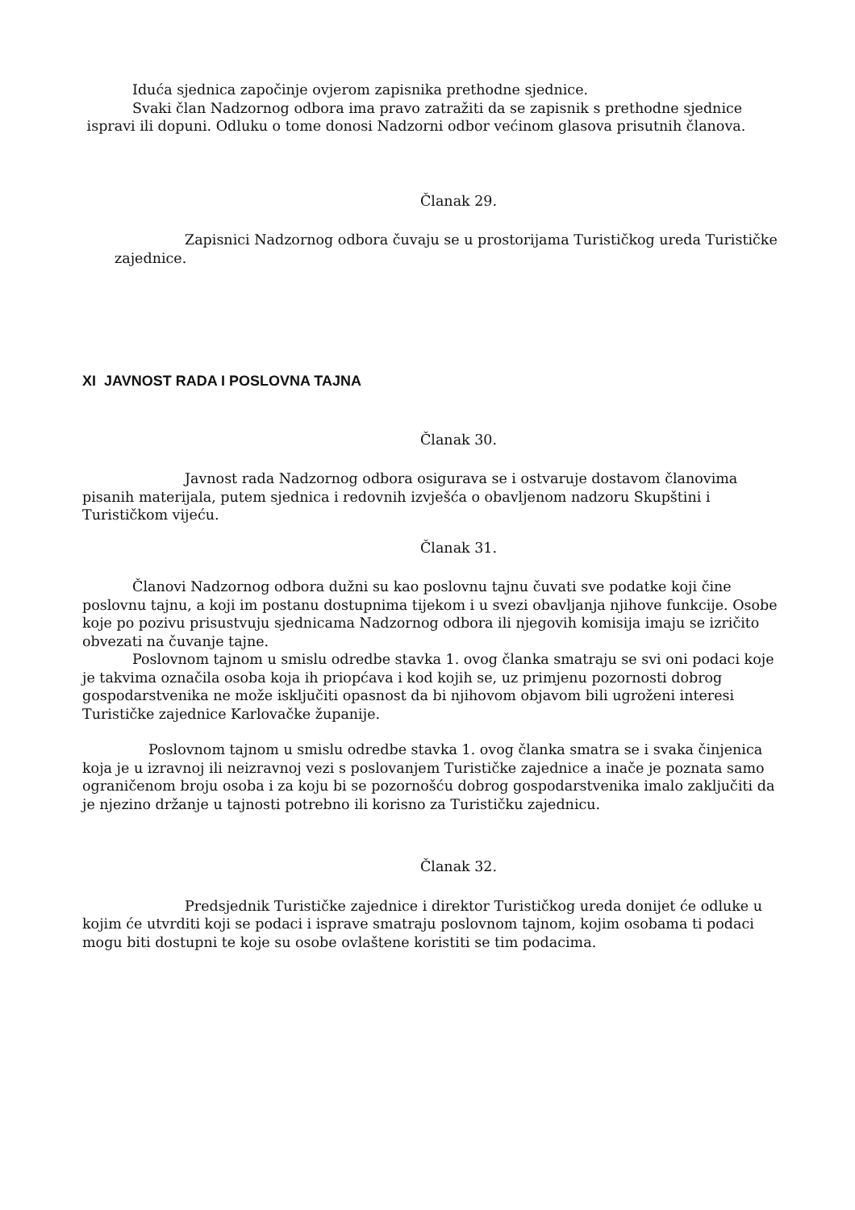Iduća sjednica započinje ovjerom zapisnika prethodne sjednice.
Svaki član Nadzornog odbora ima pravo zatražiti da se zapisnik s prethodne sjednice
ispravi ili dopuni. Odluku o tome donosi Nadzorni odbor većinom glasova prisutnih članova.
Članak 29.
Zapisnici Nadzornog odbora čuvaju se u prostorijama Turističkog ureda Turističke
zajednice.
XI JAVNOST RADA I POSLOVNA TAJNA
Članak 30.
Javnost rada Nadzornog odbora osigurava se i ostvaruje dostavom članovima pisanih materijala, putem sjednica i redovnih izvješća o obavljenom nadzoru Skupštini i Turističkom vijeću.
Članak 31.
Članovi Nadzornog odbora dužni su kao poslovnu tajnu čuvati sve podatke koji čine poslovnu tajnu, a koji im postanu dostupnima tijekom i u svezi obavljanja njihove funkcije. Osobe koje po pozivu prisustvuju sjednicama Nadzornog odbora ili njegovih komisija imaju se izričito obvezati na čuvanje tajne.
Poslovnom tajnom u smislu odredbe stavka 1. ovog članka smatraju se svi oni podaci koje je takvima označila osoba koja ih priopćava i kod kojih se, uz primjenu pozornosti dobrog gospodarstvenika ne može isključiti opasnost da bi njihovom objavom bili ugroženi interesi Turističke zajednice Karlovačke županije.
Poslovnom tajnom u smislu odredbe stavka 1. ovog članka smatra se i svaka činjenica koja je u izravnoj ili neizravnoj vezi s poslovanjem Turističke zajednice a inače je poznata samo ograničenom broju osoba i za koju bi se pozornošću dobrog gospodarstvenika imalo zaključiti da je njezino držanje u tajnosti potrebno ili korisno za Turističku zajednicu.
Članak 32.
Predsjednik Turističke zajednice i direktor Turističkog ureda donijet će odluke u kojim će utvrditi koji se podaci i isprave smatraju poslovnom tajnom, kojim osobama ti podaci mogu biti dostupni te koje su osobe ovlaštene koristiti se tim podacima.